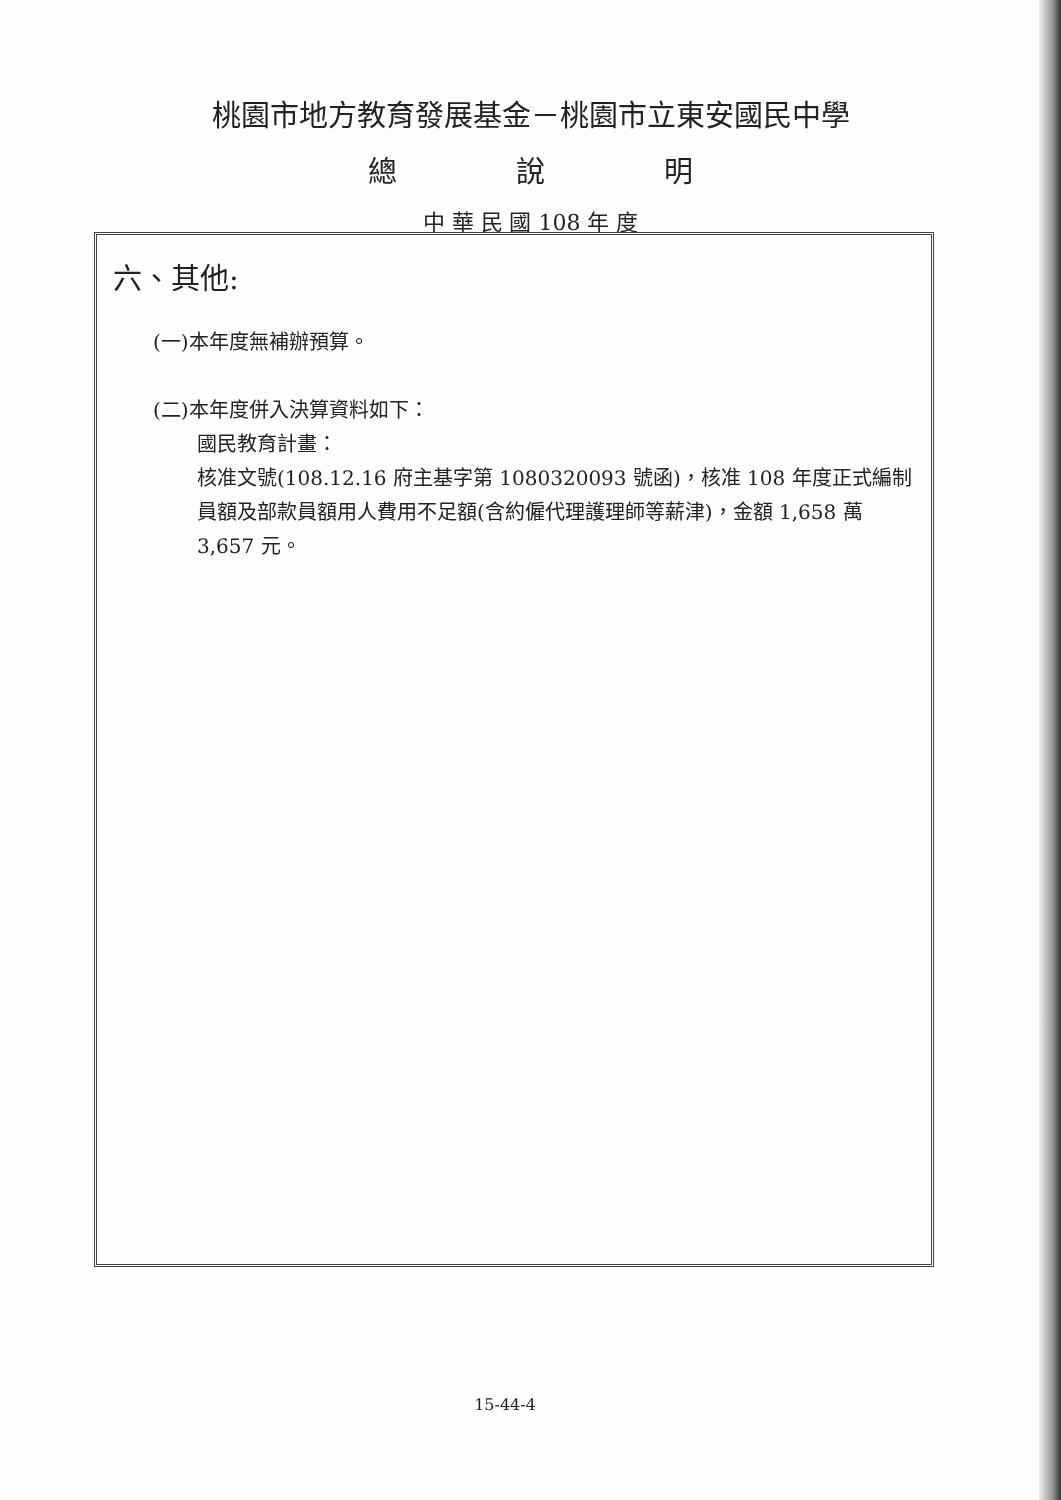桃園市地方教育發展基金－桃園市立東安國民中學
總 說 明
中 華 民 國 108 年 度
六、其他:
(一)本年度無補辦預算。
(二)本年度併入決算資料如下：
國民教育計畫：
核准文號(108.12.16 府主基字第 1080320093 號函)，核准 108 年度正式編制員額及部款員額用人費用不足額(含約僱代理護理師等薪津)，金額 1,658 萬 3,657 元。
15-44-4